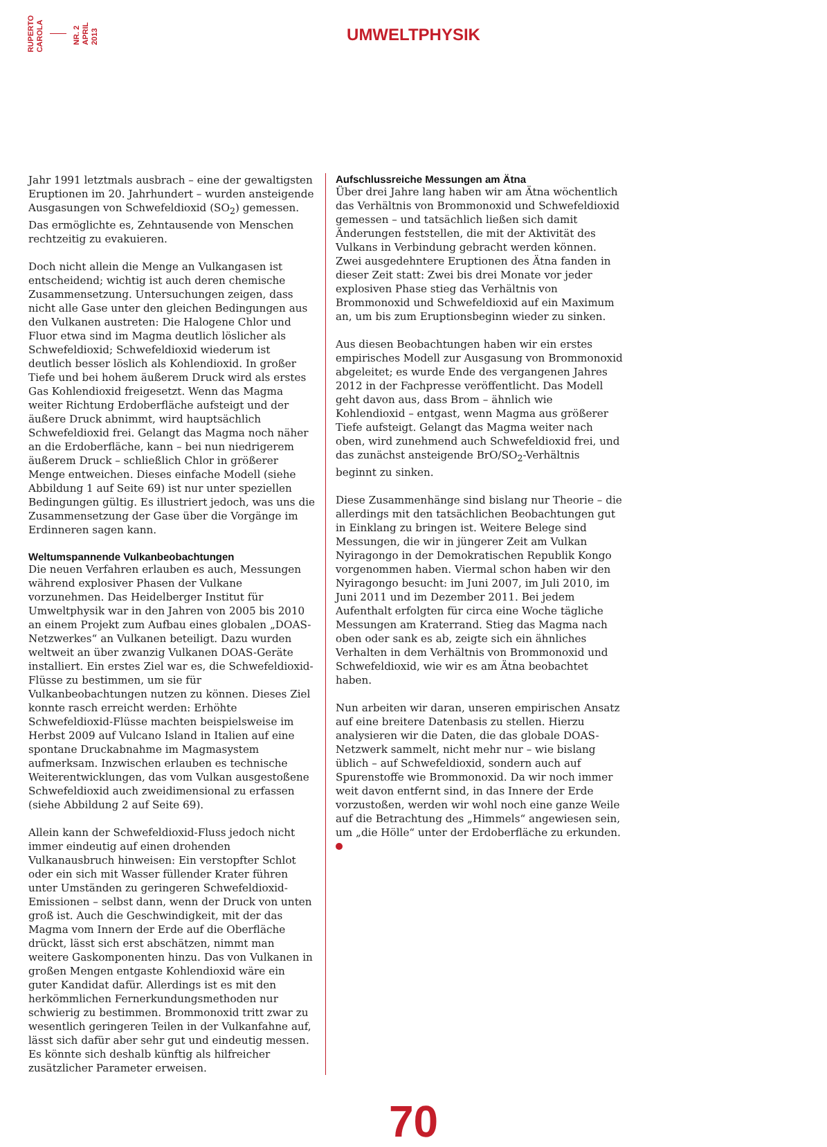RUPERTO
CAROLA
NR. 2
APRIL
2013
UMWELTPHYSIK
Jahr 1991 letztmals ausbrach – eine der gewaltigsten Eruptionen im 20. Jahrhundert – wurden ansteigende Ausgasungen von Schwefeldioxid (SO<sub>2</sub>) gemessen. Das ermöglichte es, Zehntausende von Menschen rechtzeitig zu evakuieren.
Doch nicht allein die Menge an Vulkangasen ist entscheidend; wichtig ist auch deren chemische Zusammensetzung. Untersuchungen zeigen, dass nicht alle Gase unter den gleichen Bedingungen aus den Vulkanen austreten: Die Halogene Chlor und Fluor etwa sind im Magma deutlich löslicher als Schwefeldioxid; Schwefeldioxid wiederum ist deutlich besser löslich als Kohlendioxid. In großer Tiefe und bei hohem äußerem Druck wird als erstes Gas Kohlendioxid freigesetzt. Wenn das Magma weiter Richtung Erdoberfläche aufsteigt und der äußere Druck abnimmt, wird hauptsächlich Schwefeldioxid frei. Gelangt das Magma noch näher an die Erdoberfläche, kann – bei nun niedrigerem äußerem Druck – schließlich Chlor in größerer Menge entweichen. Dieses einfache Modell (siehe Abbildung 1 auf Seite 69) ist nur unter speziellen Bedingungen gültig. Es illustriert jedoch, was uns die Zusammensetzung der Gase über die Vorgänge im Erdinneren sagen kann.
Weltumspannende Vulkanbeobachtungen
Die neuen Verfahren erlauben es auch, Messungen während explosiver Phasen der Vulkane vorzunehmen. Das Heidelberger Institut für Umweltphysik war in den Jahren von 2005 bis 2010 an einem Projekt zum Aufbau eines globalen „DOAS-Netzwerkes“ an Vulkanen beteiligt. Dazu wurden weltweit an über zwanzig Vulkanen DOAS-Geräte installiert. Ein erstes Ziel war es, die Schwefeldioxid-Flüsse zu bestimmen, um sie für Vulkanbeobachtungen nutzen zu können. Dieses Ziel konnte rasch erreicht werden: Erhöhte Schwefeldioxid-Flüsse machten beispielsweise im Herbst 2009 auf Vulcano Island in Italien auf eine spontane Druckabnahme im Magmasystem aufmerksam. Inzwischen erlauben es technische Weiterentwicklungen, das vom Vulkan ausgestoßene Schwefeldioxid auch zweidimensional zu erfassen (siehe Abbildung 2 auf Seite 69).
Allein kann der Schwefeldioxid-Fluss jedoch nicht immer eindeutig auf einen drohenden Vulkanausbruch hinweisen: Ein verstopfter Schlot oder ein sich mit Wasser füllender Krater führen unter Umständen zu geringeren Schwefeldioxid-Emissionen – selbst dann, wenn der Druck von unten groß ist. Auch die Geschwindigkeit, mit der das Magma vom Innern der Erde auf die Oberfläche drückt, lässt sich erst abschätzen, nimmt man weitere Gaskomponenten hinzu. Das von Vulkanen in großen Mengen entgaste Kohlendioxid wäre ein guter Kandidat dafür. Allerdings ist es mit den herkömmlichen Fernerkundungsmethoden nur schwierig zu bestimmen. Brommonoxid tritt zwar zu wesentlich geringeren Teilen in der Vulkanfahne auf, lässt sich dafür aber sehr gut und eindeutig messen. Es könnte sich deshalb künftig als hilfreicher zusätzlicher Parameter erweisen.
Aufschlussreiche Messungen am Ätna
Über drei Jahre lang haben wir am Ätna wöchentlich das Verhältnis von Brommonoxid und Schwefeldioxid gemessen – und tatsächlich ließen sich damit Änderungen feststellen, die mit der Aktivität des Vulkans in Verbindung gebracht werden können. Zwei ausgedehntere Eruptionen des Ätna fanden in dieser Zeit statt: Zwei bis drei Monate vor jeder explosiven Phase stieg das Verhältnis von Brommonoxid und Schwefeldioxid auf ein Maximum an, um bis zum Eruptionsbeginn wieder zu sinken.
Aus diesen Beobachtungen haben wir ein erstes empirisches Modell zur Ausgasung von Brommonoxid abgeleitet; es wurde Ende des vergangenen Jahres 2012 in der Fachpresse veröffentlicht. Das Modell geht davon aus, dass Brom – ähnlich wie Kohlendioxid – entgast, wenn Magma aus größerer Tiefe aufsteigt. Gelangt das Magma weiter nach oben, wird zunehmend auch Schwefeldioxid frei, und das zunächst ansteigende BrO/SO<sub>2</sub>-Verhältnis beginnt zu sinken.
Diese Zusammenhänge sind bislang nur Theorie – die allerdings mit den tatsächlichen Beobachtungen gut in Einklang zu bringen ist. Weitere Belege sind Messungen, die wir in jüngerer Zeit am Vulkan Nyiragongo in der Demokratischen Republik Kongo vorgenommen haben. Viermal schon haben wir den Nyiragongo besucht: im Juni 2007, im Juli 2010, im Juni 2011 und im Dezember 2011. Bei jedem Aufenthalt erfolgten für circa eine Woche tägliche Messungen am Kraterrand. Stieg das Magma nach oben oder sank es ab, zeigte sich ein ähnliches Verhalten in dem Verhältnis von Brommonoxid und Schwefeldioxid, wie wir es am Ätna beobachtet haben.
Nun arbeiten wir daran, unseren empirischen Ansatz auf eine breitere Datenbasis zu stellen. Hierzu analysieren wir die Daten, die das globale DOAS-Netzwerk sammelt, nicht mehr nur – wie bislang üblich – auf Schwefeldioxid, sondern auch auf Spurenstoffe wie Brommonoxid. Da wir noch immer weit davon entfernt sind, in das Innere der Erde vorzustoßen, werden wir wohl noch eine ganze Weile auf die Betrachtung des „Himmels“ angewiesen sein, um „die Hölle“ unter der Erdoberfläche zu erkunden.
70